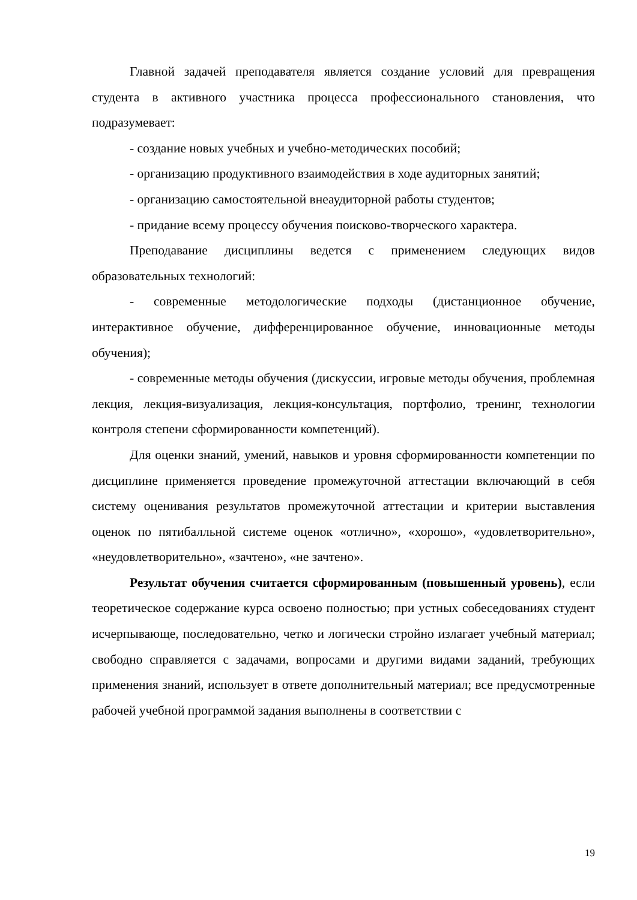Главной задачей преподавателя является создание условий для превращения студента в активного участника процесса профессионального становления, что подразумевает:
- создание новых учебных и учебно-методических пособий;
- организацию продуктивного взаимодействия в ходе аудиторных занятий;
- организацию самостоятельной внеаудиторной работы студентов;
- придание всему процессу обучения поисково-творческого характера.
Преподавание дисциплины ведется с применением следующих видов образовательных технологий:
- современные методологические подходы (дистанционное обучение, интерактивное обучение, дифференцированное обучение, инновационные методы обучения);
- современные методы обучения (дискуссии, игровые методы обучения, проблемная лекция, лекция-визуализация, лекция-консультация, портфолио, тренинг, технологии контроля степени сформированности компетенций).
Для оценки знаний, умений, навыков и уровня сформированности компетенции по дисциплине применяется проведение промежуточной аттестации включающий в себя систему оценивания результатов промежуточной аттестации и критерии выставления оценок по пятибалльной системе оценок «отлично», «хорошо», «удовлетворительно», «неудовлетворительно», «зачтено», «не зачтено».
Результат обучения считается сформированным (повышенный уровень), если теоретическое содержание курса освоено полностью; при устных собеседованиях студент исчерпывающе, последовательно, четко и логически стройно излагает учебный материал; свободно справляется с задачами, вопросами и другими видами заданий, требующих применения знаний, использует в ответе дополнительный материал; все предусмотренные рабочей учебной программой задания выполнены в соответствии с
19